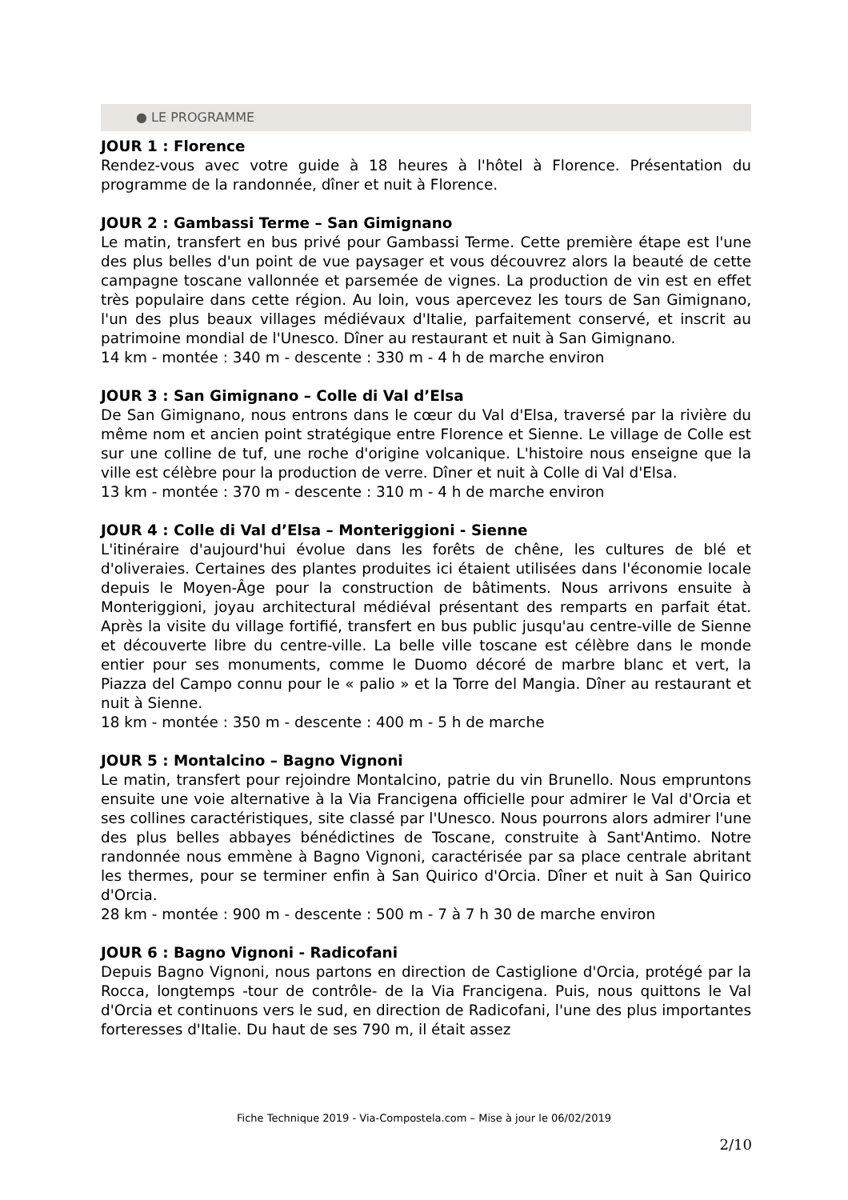● LE PROGRAMME
JOUR 1 : Florence
Rendez-vous avec votre guide à 18 heures à l'hôtel à Florence. Présentation du programme de la randonnée, dîner et nuit à Florence.
JOUR 2 : Gambassi Terme – San Gimignano
Le matin, transfert en bus privé pour Gambassi Terme. Cette première étape est l'une des plus belles d'un point de vue paysager et vous découvrez alors la beauté de cette campagne toscane vallonnée et parsemée de vignes. La production de vin est en effet très populaire dans cette région. Au loin, vous apercevez les tours de San Gimignano, l'un des plus beaux villages médiévaux d'Italie, parfaitement conservé, et inscrit au patrimoine mondial de l'Unesco. Dîner au restaurant et nuit à San Gimignano.
14 km - montée : 340 m - descente : 330 m - 4 h de marche environ
JOUR 3 : San Gimignano – Colle di Val d’Elsa
De San Gimignano, nous entrons dans le cœur du Val d'Elsa, traversé par la rivière du même nom et ancien point stratégique entre Florence et Sienne. Le village de Colle est sur une colline de tuf, une roche d'origine volcanique. L'histoire nous enseigne que la ville est célèbre pour la production de verre. Dîner et nuit à Colle di Val d'Elsa.
13 km - montée : 370 m - descente : 310 m - 4 h de marche environ
JOUR 4 : Colle di Val d’Elsa – Monteriggioni - Sienne
L'itinéraire d'aujourd'hui évolue dans les forêts de chêne, les cultures de blé et d'oliveraies. Certaines des plantes produites ici étaient utilisées dans l'économie locale depuis le Moyen-Âge pour la construction de bâtiments. Nous arrivons ensuite à Monteriggioni, joyau architectural médiéval présentant des remparts en parfait état. Après la visite du village fortifié, transfert en bus public jusqu'au centre-ville de Sienne et découverte libre du centre-ville. La belle ville toscane est célèbre dans le monde entier pour ses monuments, comme le Duomo décoré de marbre blanc et vert, la Piazza del Campo connu pour le « palio » et la Torre del Mangia. Dîner au restaurant et nuit à Sienne.
18 km - montée : 350 m - descente : 400 m - 5 h de marche
JOUR 5 : Montalcino – Bagno Vignoni
Le matin, transfert pour rejoindre Montalcino, patrie du vin Brunello. Nous empruntons ensuite une voie alternative à la Via Francigena officielle pour admirer le Val d'Orcia et ses collines caractéristiques, site classé par l'Unesco. Nous pourrons alors admirer l'une des plus belles abbayes bénédictines de Toscane, construite à Sant'Antimo. Notre randonnée nous emmène à Bagno Vignoni, caractérisée par sa place centrale abritant les thermes, pour se terminer enfin à San Quirico d'Orcia. Dîner et nuit à San Quirico d'Orcia.
28 km - montée : 900 m - descente : 500 m - 7 à 7 h 30 de marche environ
JOUR 6 : Bagno Vignoni - Radicofani
Depuis Bagno Vignoni, nous partons en direction de Castiglione d'Orcia, protégé par la Rocca, longtemps -tour de contrôle- de la Via Francigena. Puis, nous quittons le Val d'Orcia et continuons vers le sud, en direction de Radicofani, l'une des plus importantes forteresses d'Italie. Du haut de ses 790 m, il était assez
Fiche Technique 2019 - Via-Compostela.com – Mise à jour le 06/02/2019
2/10